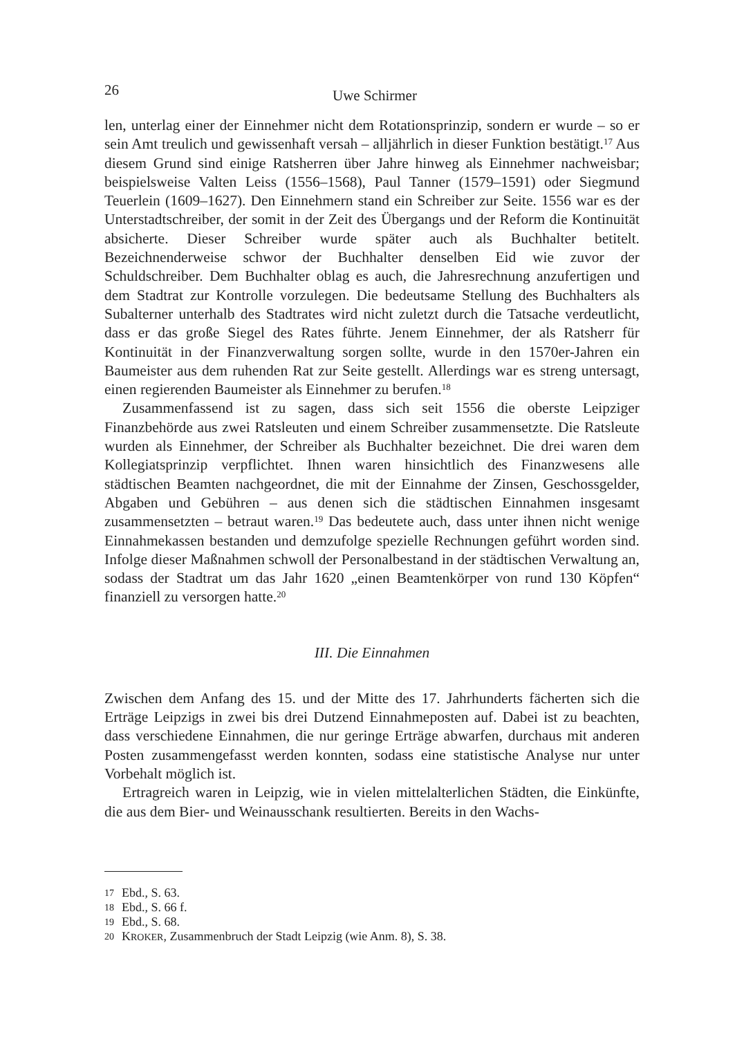26 Uwe Schirmer
len, unterlag einer der Einnehmer nicht dem Rotationsprinzip, sondern er wurde – so er sein Amt treulich und gewissenhaft versah – alljährlich in dieser Funktion bestätigt.<sup>17</sup> Aus diesem Grund sind einige Ratsherren über Jahre hinweg als Einnehmer nachweisbar; beispielsweise Valten Leiss (1556–1568), Paul Tanner (1579–1591) oder Siegmund Teuerlein (1609–1627). Den Einnehmern stand ein Schreiber zur Seite. 1556 war es der Unterstadtschreiber, der somit in der Zeit des Übergangs und der Reform die Kontinuität absicherte. Dieser Schreiber wurde später auch als Buchhalter betitelt. Bezeichnenderweise schwor der Buchhalter denselben Eid wie zuvor der Schuldschreiber. Dem Buchhalter oblag es auch, die Jahresrechnung anzufertigen und dem Stadtrat zur Kontrolle vorzulegen. Die bedeutsame Stellung des Buchhalters als Subalterner unterhalb des Stadtrates wird nicht zuletzt durch die Tatsache verdeutlicht, dass er das große Siegel des Rates führte. Jenem Einnehmer, der als Ratsherr für Kontinuität in der Finanzverwaltung sorgen sollte, wurde in den 1570er-Jahren ein Baumeister aus dem ruhenden Rat zur Seite gestellt. Allerdings war es streng untersagt, einen regierenden Baumeister als Einnehmer zu berufen.<sup>18</sup>
Zusammenfassend ist zu sagen, dass sich seit 1556 die oberste Leipziger Finanzbehörde aus zwei Ratsleuten und einem Schreiber zusammensetzte. Die Ratsleute wurden als Einnehmer, der Schreiber als Buchhalter bezeichnet. Die drei waren dem Kollegiatsprinzip verpflichtet. Ihnen waren hinsichtlich des Finanzwesens alle städtischen Beamten nachgeordnet, die mit der Einnahme der Zinsen, Geschossgelder, Abgaben und Gebühren – aus denen sich die städtischen Einnahmen insgesamt zusammensetzten – betraut waren.<sup>19</sup> Das bedeutete auch, dass unter ihnen nicht wenige Einnahmekassen bestanden und demzufolge spezielle Rechnungen geführt worden sind. Infolge dieser Maßnahmen schwoll der Personalbestand in der städtischen Verwaltung an, sodass der Stadtrat um das Jahr 1620 „einen Beamtenkörper von rund 130 Köpfen“ finanziell zu versorgen hatte.<sup>20</sup>
III. Die Einnahmen
Zwischen dem Anfang des 15. und der Mitte des 17. Jahrhunderts fächerten sich die Erträge Leipzigs in zwei bis drei Dutzend Einnahmeposten auf. Dabei ist zu beachten, dass verschiedene Einnahmen, die nur geringe Erträge abwarfen, durchaus mit anderen Posten zusammengefasst werden konnten, sodass eine statistische Analyse nur unter Vorbehalt möglich ist.
Ertragreich waren in Leipzig, wie in vielen mittelalterlichen Städten, die Einkünfte, die aus dem Bier- und Weinausschank resultierten. Bereits in den Wachs-
17 Ebd., S. 63.
18 Ebd., S. 66 f.
19 Ebd., S. 68.
20 KROKER, Zusammenbruch der Stadt Leipzig (wie Anm. 8), S. 38.